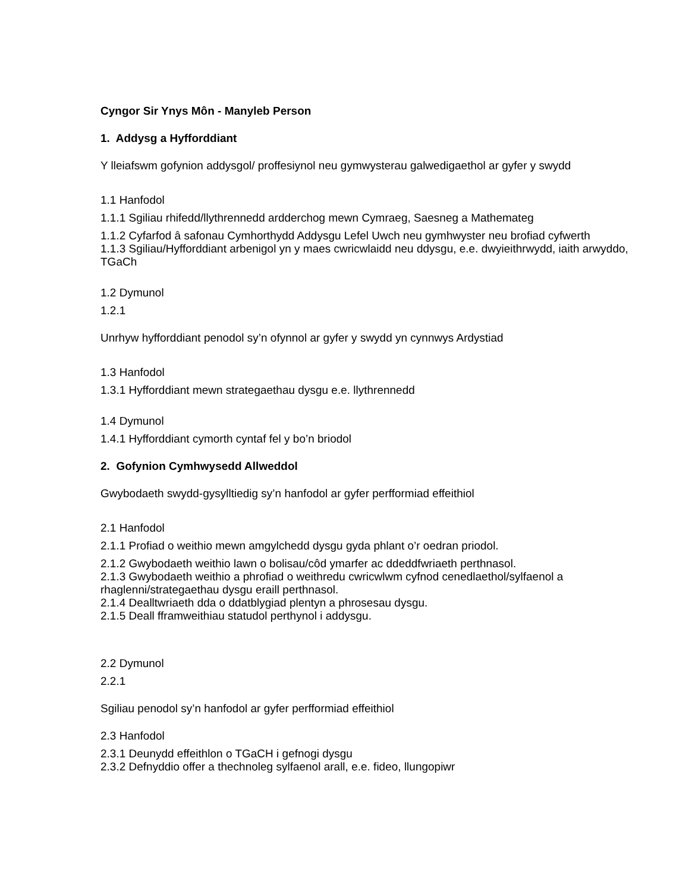Cyngor Sir Ynys Môn - Manyleb Person
1. Addysg a Hyfforddiant
Y lleiafswm gofynion addysgol/ proffesiynol neu gymwysterau galwedigaethol ar gyfer y swydd
1.1 Hanfodol
1.1.1 Sgiliau rhifedd/llythrennedd ardderchog mewn Cymraeg, Saesneg a Mathemateg
1.1.2 Cyfarfod â safonau Cymhorthydd Addysgu Lefel Uwch neu gymhwyster neu brofiad cyfwerth
1.1.3 Sgiliau/Hyfforddiant arbenigol yn y maes cwricwlaidd neu ddysgu, e.e. dwyieithrwydd, iaith arwyddo, TGaCh
1.2 Dymunol
1.2.1
Unrhyw hyfforddiant penodol sy’n ofynnol ar gyfer y swydd yn cynnwys Ardystiad
1.3 Hanfodol
1.3.1 Hyfforddiant mewn strategaethau dysgu e.e. llythrennedd
1.4 Dymunol
1.4.1 Hyfforddiant cymorth cyntaf fel y bo’n briodol
2. Gofynion Cymhwysedd Allweddol
Gwybodaeth swydd-gysylltiedig sy’n hanfodol ar gyfer perfformiad effeithiol
2.1 Hanfodol
2.1.1 Profiad o weithio mewn amgylchedd dysgu gyda phlant o’r oedran priodol.
2.1.2 Gwybodaeth weithio lawn o bolisau/côd ymarfer ac ddeddfwriaeth perthnasol.
2.1.3 Gwybodaeth weithio a phrofiad o weithredu cwricwlwm cyfnod cenedlaethol/sylfaenol a rhaglenni/strategaethau dysgu eraill perthnasol.
2.1.4 Dealltwriaeth dda o ddatblygiad plentyn a phrosesau dysgu.
2.1.5 Deall fframweithiau statudol perthynol i addysgu.
2.2 Dymunol
2.2.1
Sgiliau penodol sy’n hanfodol ar gyfer perfformiad effeithiol
2.3 Hanfodol
2.3.1 Deunydd effeithlon o TGaCH i gefnogi dysgu
2.3.2 Defnyddio offer a thechnoleg sylfaenol arall, e.e. fideo, llungopiwr